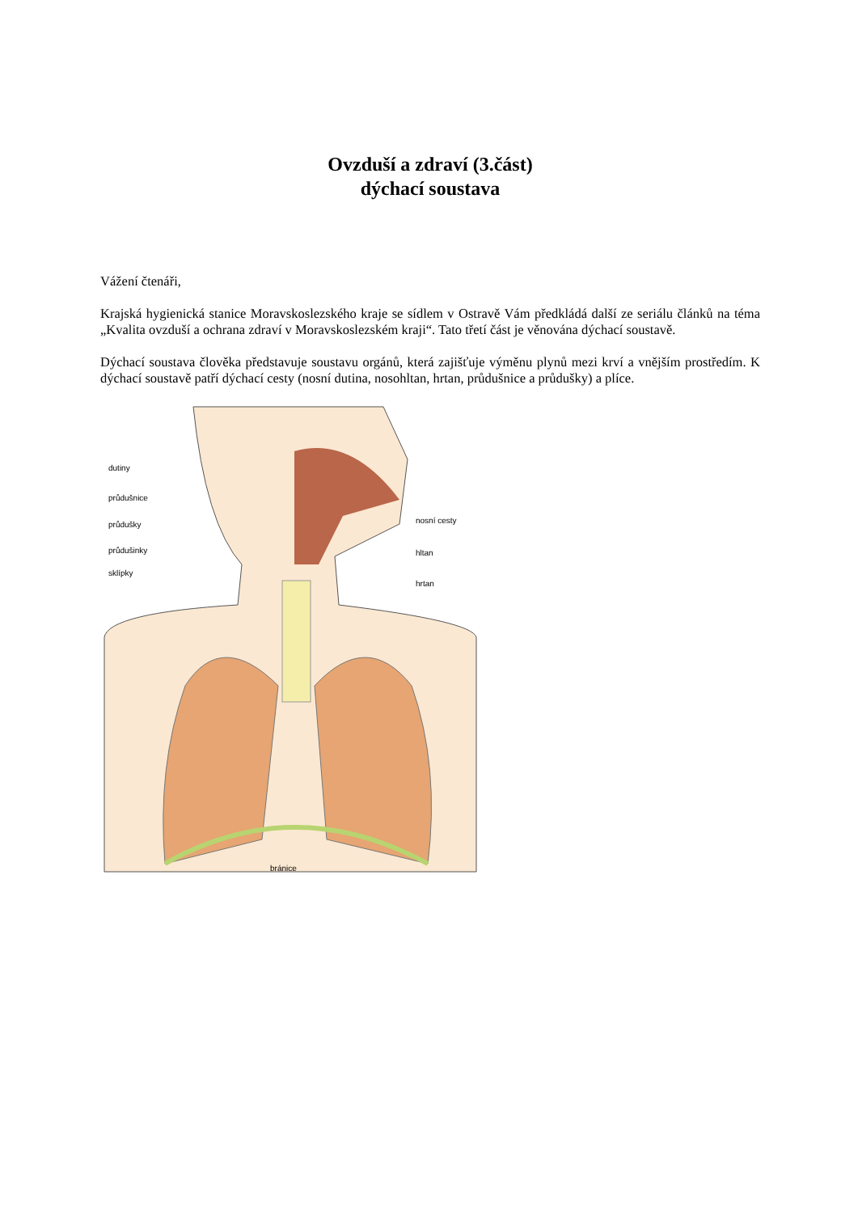Ovzduší a zdraví (3.část)
dýchací soustava
Vážení čtenáři,
Krajská hygienická stanice Moravskoslezského kraje se sídlem v Ostravě Vám předkládá další ze seriálu článků na téma „Kvalita ovzduší a ochrana zdraví v Moravskoslezském kraji“. Tato třetí část je věnována dýchací soustavě.
Dýchací soustava člověka představuje soustavu orgánů, která zajišťuje výměnu plynů mezi krví a vnějším prostředím. K dýchací soustavě patří dýchací cesty (nosní dutina, nosohltan, hrtan, průdušnice a průdušky) a plíce.
dutiny
průdušnice
průdušky
průdušinky
sklípky
nosní cesty
hltan
hrtan
bránice